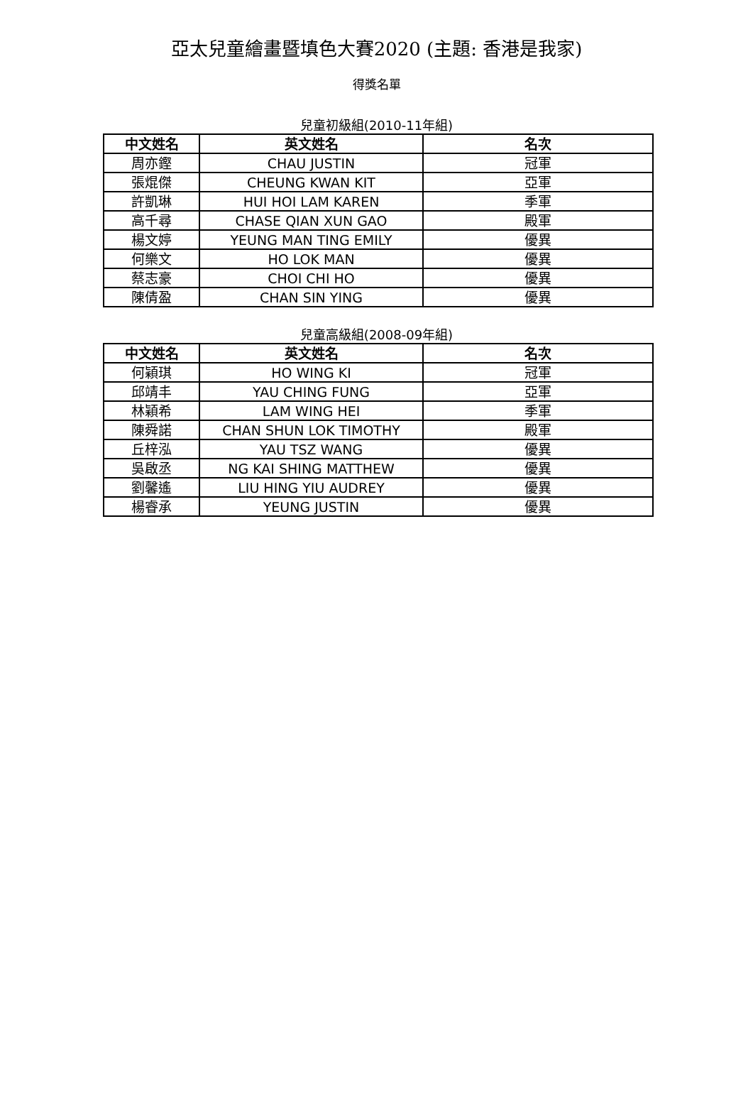亞太兒童繪畫暨填色大賽2020 (主題: 香港是我家)
得獎名單
兒童初級組(2010-11年組)
| 中文姓名 | 英文姓名 | 名次 |
| --- | --- | --- |
| 周亦鏗 | CHAU JUSTIN | 冠軍 |
| 張焜傑 | CHEUNG KWAN KIT | 亞軍 |
| 許凱琳 | HUI HOI LAM KAREN | 季軍 |
| 高千尋 | CHASE QIAN XUN GAO | 殿軍 |
| 楊文婷 | YEUNG MAN TING EMILY | 優異 |
| 何樂文 | HO LOK MAN | 優異 |
| 蔡志豪 | CHOI CHI HO | 優異 |
| 陳倩盈 | CHAN SIN YING | 優異 |
兒童高級組(2008-09年組)
| 中文姓名 | 英文姓名 | 名次 |
| --- | --- | --- |
| 何穎琪 | HO WING KI | 冠軍 |
| 邱靖丰 | YAU CHING FUNG | 亞軍 |
| 林穎希 | LAM WING HEI | 季軍 |
| 陳舜諾 | CHAN SHUN LOK TIMOTHY | 殿軍 |
| 丘梓泓 | YAU TSZ WANG | 優異 |
| 吳啟丞 | NG KAI SHING MATTHEW | 優異 |
| 劉馨遙 | LIU HING YIU AUDREY | 優異 |
| 楊睿承 | YEUNG JUSTIN | 優異 |